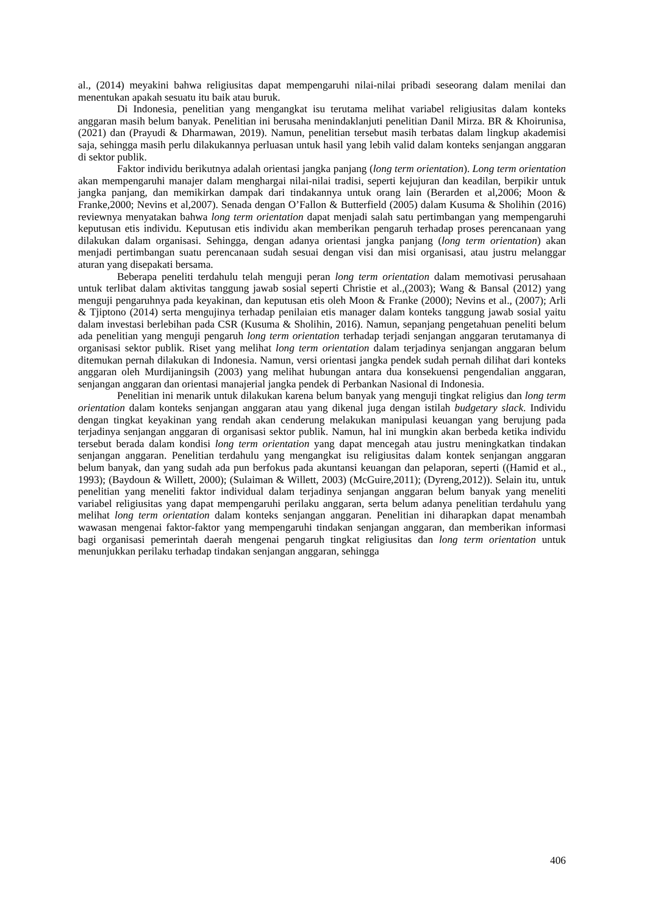al., (2014) meyakini bahwa religiusitas dapat mempengaruhi nilai-nilai pribadi seseorang dalam menilai dan menentukan apakah sesuatu itu baik atau buruk.
Di Indonesia, penelitian yang mengangkat isu terutama melihat variabel religiusitas dalam konteks anggaran masih belum banyak. Penelitian ini berusaha menindaklanjuti penelitian Danil Mirza. BR & Khoirunisa, (2021) dan (Prayudi & Dharmawan, 2019). Namun, penelitian tersebut masih terbatas dalam lingkup akademisi saja, sehingga masih perlu dilakukannya perluasan untuk hasil yang lebih valid dalam konteks senjangan anggaran di sektor publik.
Faktor individu berikutnya adalah orientasi jangka panjang (long term orientation). Long term orientation akan mempengaruhi manajer dalam menghargai nilai-nilai tradisi, seperti kejujuran dan keadilan, berpikir untuk jangka panjang, dan memikirkan dampak dari tindakannya untuk orang lain (Berarden et al,2006; Moon & Franke,2000; Nevins et al,2007). Senada dengan O’Fallon & Butterfield (2005) dalam Kusuma & Sholihin (2016) reviewnya menyatakan bahwa long term orientation dapat menjadi salah satu pertimbangan yang mempengaruhi keputusan etis individu. Keputusan etis individu akan memberikan pengaruh terhadap proses perencanaan yang dilakukan dalam organisasi. Sehingga, dengan adanya orientasi jangka panjang (long term orientation) akan menjadi pertimbangan suatu perencanaan sudah sesuai dengan visi dan misi organisasi, atau justru melanggar aturan yang disepakati bersama.
Beberapa peneliti terdahulu telah menguji peran long term orientation dalam memotivasi perusahaan untuk terlibat dalam aktivitas tanggung jawab sosial seperti Christie et al.,(2003); Wang & Bansal (2012) yang menguji pengaruhnya pada keyakinan, dan keputusan etis oleh Moon & Franke (2000); Nevins et al., (2007); Arli & Tjiptono (2014) serta mengujinya terhadap penilaian etis manager dalam konteks tanggung jawab sosial yaitu dalam investasi berlebihan pada CSR (Kusuma & Sholihin, 2016). Namun, sepanjang pengetahuan peneliti belum ada penelitian yang menguji pengaruh long term orientation terhadap terjadi senjangan anggaran terutamanya di organisasi sektor publik. Riset yang melihat long term orientation dalam terjadinya senjangan anggaran belum ditemukan pernah dilakukan di Indonesia. Namun, versi orientasi jangka pendek sudah pernah dilihat dari konteks anggaran oleh Murdijaningsih (2003) yang melihat hubungan antara dua konsekuensi pengendalian anggaran, senjangan anggaran dan orientasi manajerial jangka pendek di Perbankan Nasional di Indonesia.
Penelitian ini menarik untuk dilakukan karena belum banyak yang menguji tingkat religius dan long term orientation dalam konteks senjangan anggaran atau yang dikenal juga dengan istilah budgetary slack. Individu dengan tingkat keyakinan yang rendah akan cenderung melakukan manipulasi keuangan yang berujung pada terjadinya senjangan anggaran di organisasi sektor publik. Namun, hal ini mungkin akan berbeda ketika individu tersebut berada dalam kondisi long term orientation yang dapat mencegah atau justru meningkatkan tindakan senjangan anggaran. Penelitian terdahulu yang mengangkat isu religiusitas dalam kontek senjangan anggaran belum banyak, dan yang sudah ada pun berfokus pada akuntansi keuangan dan pelaporan, seperti ((Hamid et al., 1993); (Baydoun & Willett, 2000); (Sulaiman & Willett, 2003) (McGuire,2011); (Dyreng,2012)). Selain itu, untuk penelitian yang meneliti faktor individual dalam terjadinya senjangan anggaran belum banyak yang meneliti variabel religiusitas yang dapat mempengaruhi perilaku anggaran, serta belum adanya penelitian terdahulu yang melihat long term orientation dalam konteks senjangan anggaran. Penelitian ini diharapkan dapat menambah wawasan mengenai faktor-faktor yang mempengaruhi tindakan senjangan anggaran, dan memberikan informasi bagi organisasi pemerintah daerah mengenai pengaruh tingkat religiusitas dan long term orientation untuk menunjukkan perilaku terhadap tindakan senjangan anggaran, sehingga
406